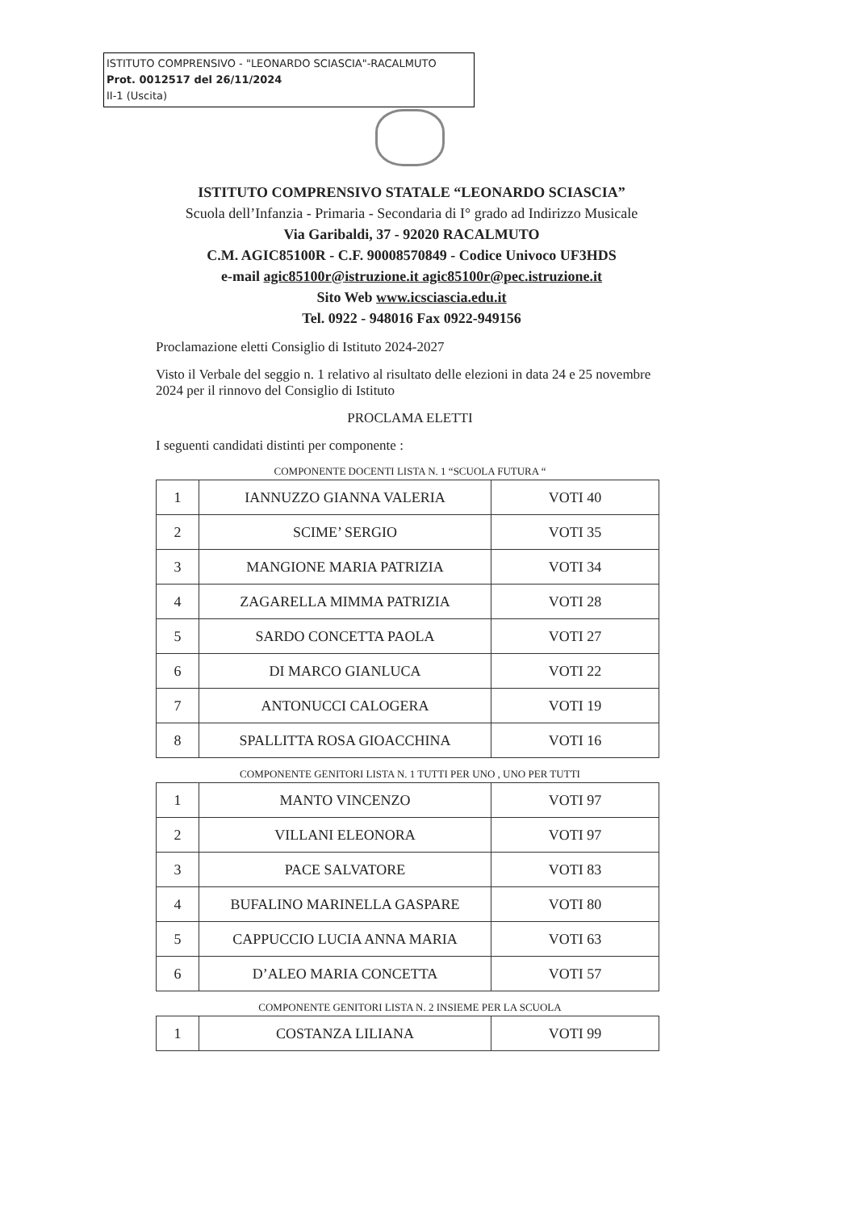ISTITUTO COMPRENSIVO - "LEONARDO SCIASCIA"-RACALMUTO
Prot. 0012517 del 26/11/2024
II-1 (Uscita)
ISTITUTO COMPRENSIVO STATALE “LEONARDO SCIASCIA”
Scuola dell’Infanzia - Primaria - Secondaria di I° grado ad Indirizzo Musicale
Via Garibaldi, 37 - 92020 RACALMUTO
C.M. AGIC85100R - C.F. 90008570849 - Codice Univoco UF3HDS
e-mail agic85100r@istruzione.it agic85100r@pec.istruzione.it
Sito Web www.icsciascia.edu.it
Tel. 0922 - 948016 Fax 0922-949156
Proclamazione eletti Consiglio di Istituto 2024-2027
Visto il Verbale del seggio n. 1 relativo al risultato delle elezioni in data 24 e 25 novembre 2024 per il rinnovo del Consiglio di Istituto
PROCLAMA ELETTI
I seguenti candidati distinti per componente :
COMPONENTE DOCENTI LISTA N. 1 “SCUOLA FUTURA “
| 1 | IANNUZZO GIANNA VALERIA | VOTI 40 |
| 2 | SCIME’ SERGIO | VOTI 35 |
| 3 | MANGIONE MARIA PATRIZIA | VOTI 34 |
| 4 | ZAGARELLA MIMMA PATRIZIA | VOTI 28 |
| 5 | SARDO CONCETTA PAOLA | VOTI 27 |
| 6 | DI MARCO GIANLUCA | VOTI 22 |
| 7 | ANTONUCCI CALOGERA | VOTI 19 |
| 8 | SPALLITTA ROSA GIOACCHINA | VOTI 16 |
COMPONENTE GENITORI LISTA N. 1 TUTTI PER UNO , UNO PER TUTTI
| 1 | MANTO VINCENZO | VOTI 97 |
| 2 | VILLANI ELEONORA | VOTI 97 |
| 3 | PACE SALVATORE | VOTI 83 |
| 4 | BUFALINO MARINELLA GASPARE | VOTI 80 |
| 5 | CAPPUCCIO LUCIA ANNA MARIA | VOTI 63 |
| 6 | D’ALEO MARIA CONCETTA | VOTI 57 |
COMPONENTE GENITORI LISTA N. 2 INSIEME PER LA SCUOLA
| 1 | COSTANZA LILIANA | VOTI 99 |